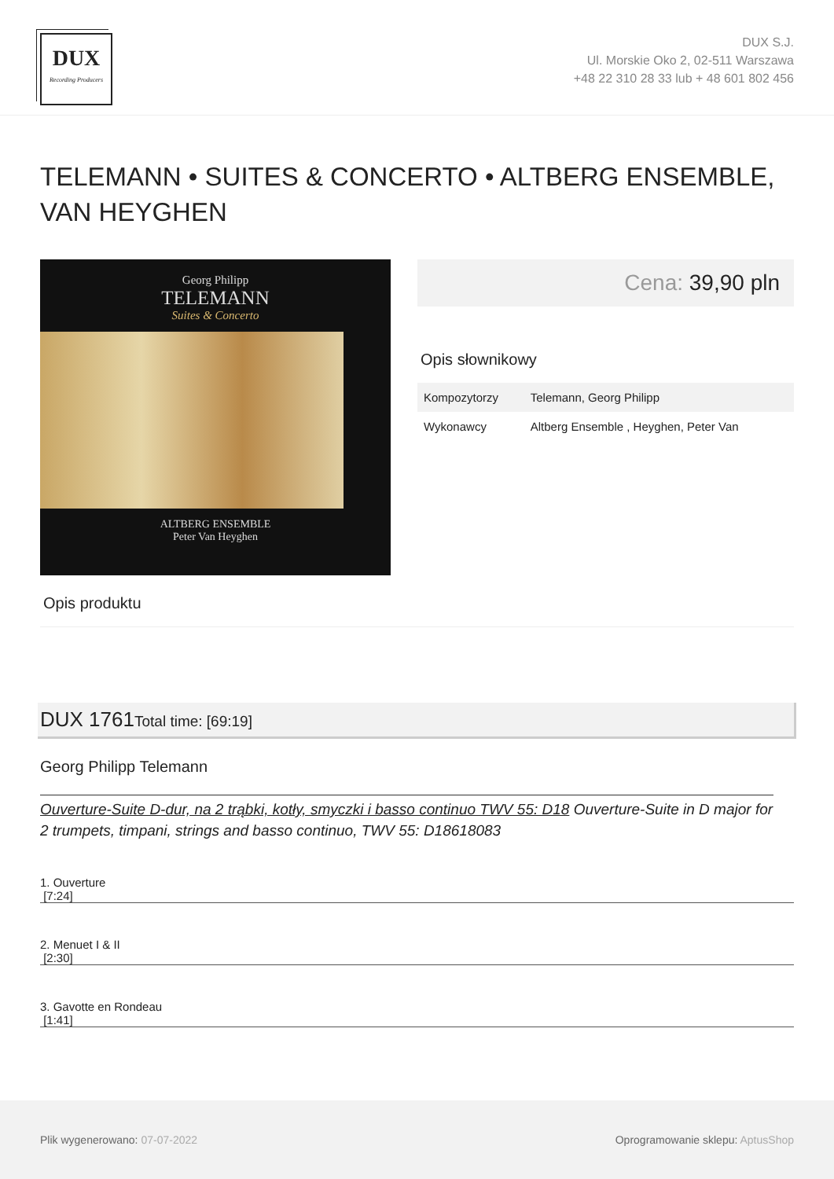DUX
Recording Producers
DUX S.J.
Ul. Morskie Oko 2, 02-511 Warszawa
+48 22 310 28 33 lub + 48 601 802 456
TELEMANN • SUITES & CONCERTO • ALTBERG ENSEMBLE, VAN HEYGHEN
Georg Philipp
TELEMANN
Suites & Concerto
ALTBERG ENSEMBLE
Peter Van Heyghen
Cena: 39,90 pln
Opis słownikowy
| Kompozytorzy | Telemann, Georg Philipp |
| Wykonawcy | Altberg Ensemble , Heyghen, Peter Van |
Opis produktu
DUX 1761Total time: [69:19]
Georg Philipp Telemann
Ouverture-Suite D-dur, na 2 trąbki, kotły, smyczki i basso continuo TWV 55: D18 Ouverture-Suite in D major for 2 trumpets, timpani, strings and basso continuo, TWV 55: D18618083
1. Ouverture
[7:24]
2. Menuet I & II
[2:30]
3. Gavotte en Rondeau
[1:41]
Plik wygenerowano: 07-07-2022
Oprogramowanie sklepu: AptusShop